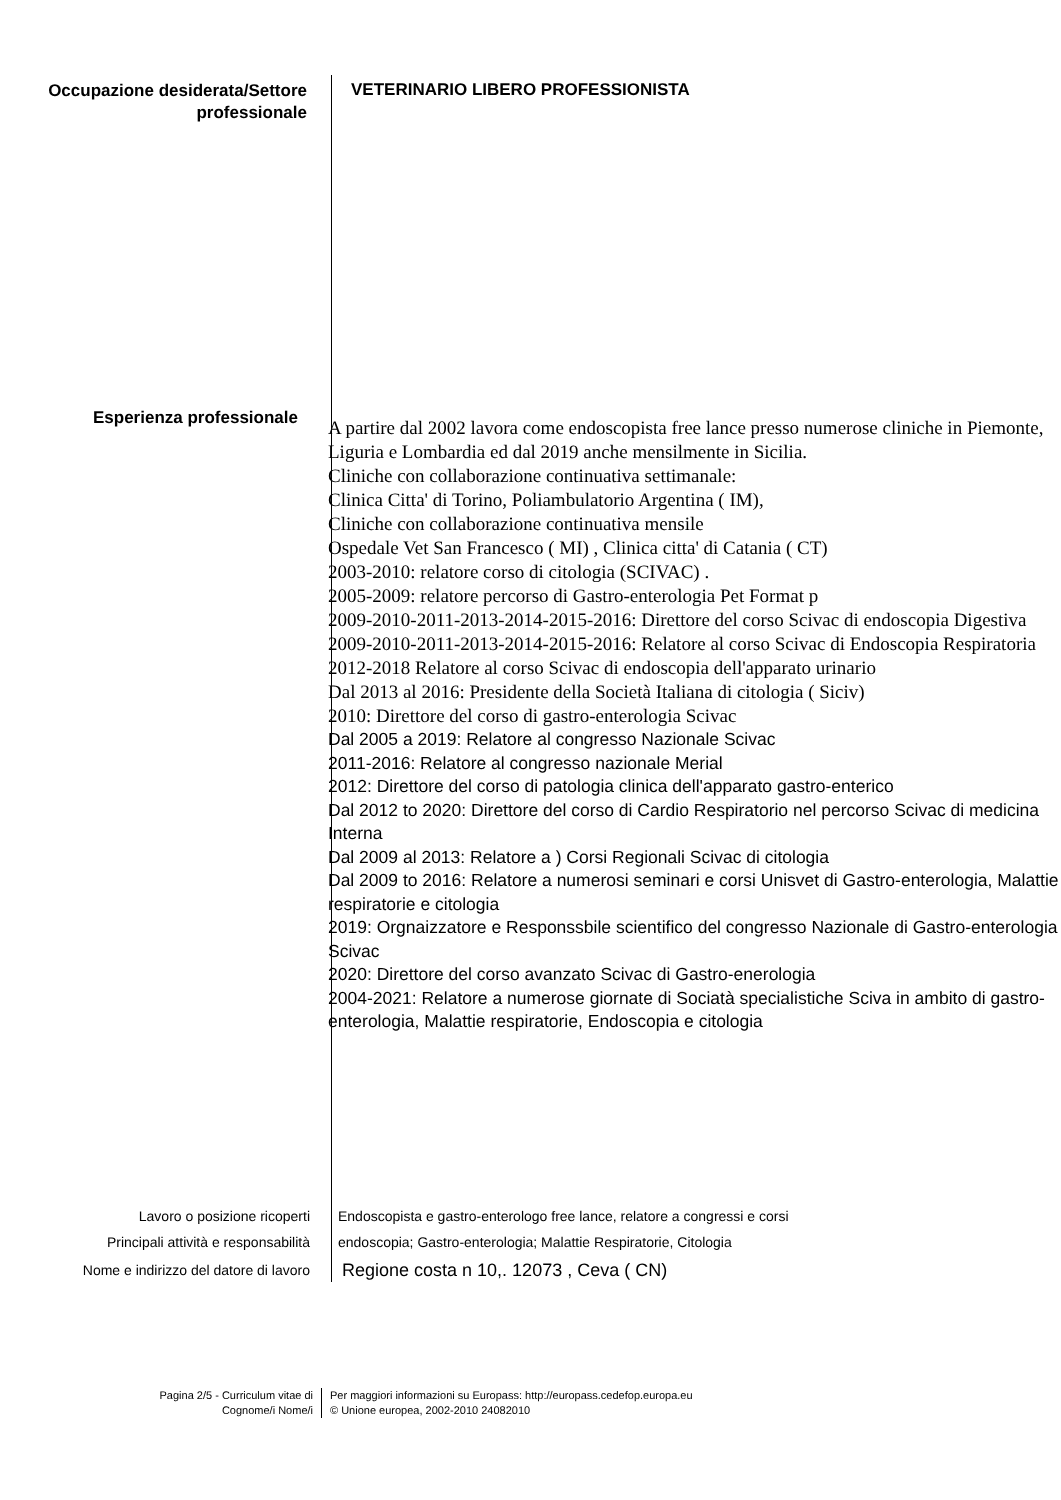Occupazione desiderata/Settore professionale
VETERINARIO LIBERO PROFESSIONISTA
Esperienza professionale
A partire dal 2002 lavora come endoscopista free lance presso numerose cliniche in Piemonte, Liguria e Lombardia ed dal 2019 anche mensilmente in Sicilia.
Cliniche con collaborazione continuativa settimanale:
Clinica Citta' di Torino, Poliambulatorio Argentina ( IM),
Cliniche con collaborazione continuativa mensile
Ospedale Vet San Francesco ( MI) , Clinica citta' di Catania ( CT)
2003-2010: relatore corso di citologia (SCIVAC) .
2005-2009: relatore percorso di Gastro-enterologia Pet Format p
2009-2010-2011-2013-2014-2015-2016: Direttore del corso Scivac di endoscopia Digestiva
2009-2010-2011-2013-2014-2015-2016: Relatore al corso Scivac di Endoscopia Respiratoria
2012-2018 Relatore al corso Scivac di endoscopia dell'apparato urinario
Dal 2013 al 2016: Presidente della Società Italiana di citologia ( Siciv)
2010: Direttore del corso di gastro-enterologia Scivac
Dal 2005 a 2019: Relatore al congresso Nazionale Scivac
2011-2016: Relatore al congresso nazionale Merial
2012: Direttore del corso di patologia clinica dell'apparato gastro-enterico
Dal 2012 to 2020: Direttore del corso di Cardio Respiratorio nel percorso Scivac di medicina Interna
Dal 2009 al 2013: Relatore a ) Corsi Regionali Scivac di citologia
Dal 2009 to 2016: Relatore a numerosi seminari e corsi Unisvet di Gastro-enterologia, Malattie respiratorie e citologia
2019: Orgnaizzatore e Responssbile scientifico del congresso Nazionale di Gastro-enterologia Scivac
2020: Direttore del corso avanzato Scivac di Gastro-enerologia
2004-2021: Relatore a numerose giornate di Sociatà specialistiche Sciva in ambito di gastro-enterologia, Malattie respiratorie, Endoscopia e citologia
Lavoro o posizione ricoperti Endoscopista e gastro-enterologo free lance, relatore a congressi e corsi
Principali attività e responsabilità endoscopia; Gastro-enterologia; Malattie Respiratorie, Citologia
Nome e indirizzo del datore di lavoro
Regione costa n 10,. 12073 , Ceva ( CN)
Pagina 2/5 - Curriculum vitae di
Cognome/i Nome/i
Per maggiori informazioni su Europass: http://europass.cedefop.europa.eu
© Unione europea, 2002-2010 24082010